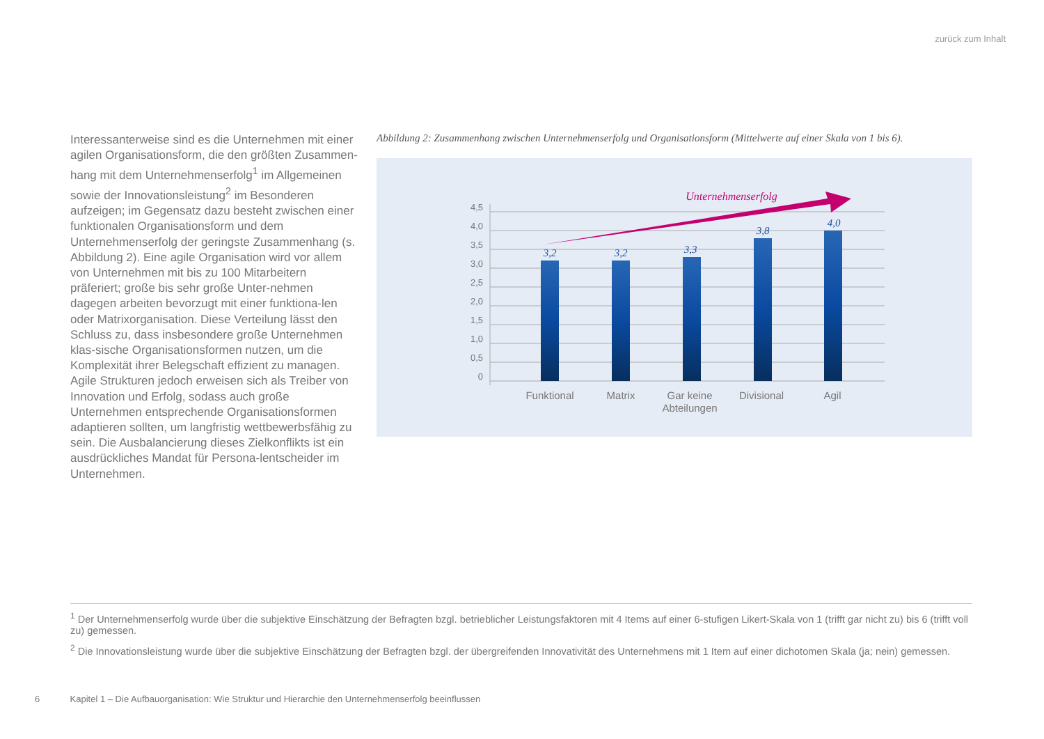zurück zum Inhalt
Interessanterweise sind es die Unternehmen mit einer agilen Organisationsform, die den größten Zusammen-hang mit dem Unternehmenserfolg<sup>1</sup> im Allgemeinen sowie der Innovationsleistung<sup>2</sup> im Besonderen aufzeigen; im Gegensatz dazu besteht zwischen einer funktionalen Organisationsform und dem Unternehmenserfolg der geringste Zusammenhang (s. Abbildung 2). Eine agile Organisation wird vor allem von Unternehmen mit bis zu 100 Mitarbeitern präferiert; große bis sehr große Unter-nehmen dagegen arbeiten bevorzugt mit einer funktiona-len oder Matrixorganisation. Diese Verteilung lässt den Schluss zu, dass insbesondere große Unternehmen klas-sische Organisationsformen nutzen, um die Komplexität ihrer Belegschaft effizient zu managen. Agile Strukturen jedoch erweisen sich als Treiber von Innovation und Erfolg, sodass auch große Unternehmen entsprechende Organisationsformen adaptieren sollten, um langfristig wettbewerbsfähig zu sein. Die Ausbalancierung dieses Zielkonflikts ist ein ausdrückliches Mandat für Persona-lentscheider im Unternehmen.
Abbildung 2: Zusammenhang zwischen Unternehmenserfolg und Organisationsform (Mittelwerte auf einer Skala von 1 bis 6).
4,5
4,0
3,5
3,0
2,5
2,0
1,5
1,0
0,5
0
3,2
3,2
3,3
3,8
4,0
Unternehmenserfolg
Funktional
Matrix
Gar keine
Abteilungen
Divisional
Agil
<sup>1</sup> Der Unternehmenserfolg wurde über die subjektive Einschätzung der Befragten bzgl. betrieblicher Leistungsfaktoren mit 4 Items auf einer 6-stufigen Likert-Skala von 1 (trifft gar nicht zu) bis 6 (trifft voll zu) gemessen.
<sup>2</sup> Die Innovationsleistung wurde über die subjektive Einschätzung der Befragten bzgl. der übergreifenden Innovativität des Unternehmens mit 1 Item auf einer dichotomen Skala (ja; nein) gemessen.
6 Kapitel 1 – Die Aufbauorganisation: Wie Struktur und Hierarchie den Unternehmenserfolg beeinflussen